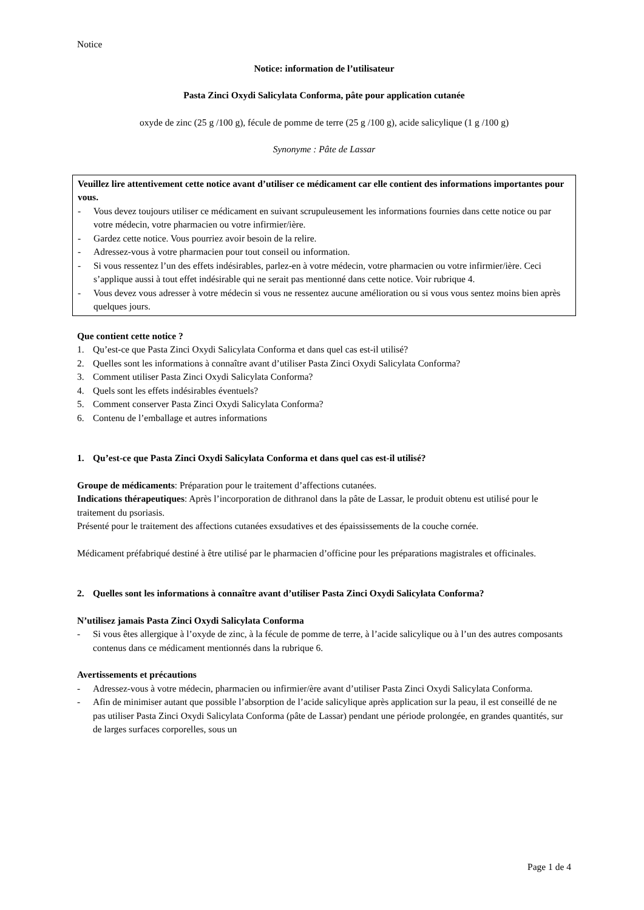Notice
Notice: information de l’utilisateur
Pasta Zinci Oxydi Salicylata Conforma, pâte pour application cutanée
oxyde de zinc (25 g /100 g), fécule de pomme de terre (25 g /100 g), acide salicylique (1 g /100 g)
Synonyme : Pâte de Lassar
Veuillez lire attentivement cette notice avant d’utiliser ce médicament car elle contient des informations importantes pour vous.
- Vous devez toujours utiliser ce médicament en suivant scrupuleusement les informations fournies dans cette notice ou par votre médecin, votre pharmacien ou votre infirmier/ière.
- Gardez cette notice. Vous pourriez avoir besoin de la relire.
- Adressez-vous à votre pharmacien pour tout conseil ou information.
- Si vous ressentez l’un des effets indésirables, parlez-en à votre médecin, votre pharmacien ou votre infirmier/ière. Ceci s’applique aussi à tout effet indésirable qui ne serait pas mentionné dans cette notice. Voir rubrique 4.
- Vous devez vous adresser à votre médecin si vous ne ressentez aucune amélioration ou si vous vous sentez moins bien après quelques jours.
Que contient cette notice ?
1. Qu’est-ce que Pasta Zinci Oxydi Salicylata Conforma et dans quel cas est-il utilisé?
2. Quelles sont les informations à connaître avant d’utiliser Pasta Zinci Oxydi Salicylata Conforma?
3. Comment utiliser Pasta Zinci Oxydi Salicylata Conforma?
4. Quels sont les effets indésirables éventuels?
5. Comment conserver Pasta Zinci Oxydi Salicylata Conforma?
6. Contenu de l’emballage et autres informations
1. Qu’est-ce que Pasta Zinci Oxydi Salicylata Conforma et dans quel cas est-il utilisé?
Groupe de médicaments: Préparation pour le traitement d’affections cutanées.
Indications thérapeutiques: Après l’incorporation de dithranol dans la pâte de Lassar, le produit obtenu est utilisé pour le traitement du psoriasis.
Présenté pour le traitement des affections cutanées exsudatives et des épaississements de la couche cornée.
Médicament préfabriqué destiné à être utilisé par le pharmacien d’officine pour les préparations magistrales et officinales.
2. Quelles sont les informations à connaître avant d’utiliser Pasta Zinci Oxydi Salicylata Conforma?
N’utilisez jamais Pasta Zinci Oxydi Salicylata Conforma
- Si vous êtes allergique à l’oxyde de zinc, à la fécule de pomme de terre, à l’acide salicylique ou à l’un des autres composants contenus dans ce médicament mentionnés dans la rubrique 6.
Avertissements et précautions
- Adressez-vous à votre médecin, pharmacien ou infirmier/ère avant d’utiliser Pasta Zinci Oxydi Salicylata Conforma.
- Afin de minimiser autant que possible l’absorption de l’acide salicylique après application sur la peau, il est conseillé de ne pas utiliser Pasta Zinci Oxydi Salicylata Conforma (pâte de Lassar) pendant une période prolongée, en grandes quantités, sur de larges surfaces corporelles, sous un
Page 1 de 4